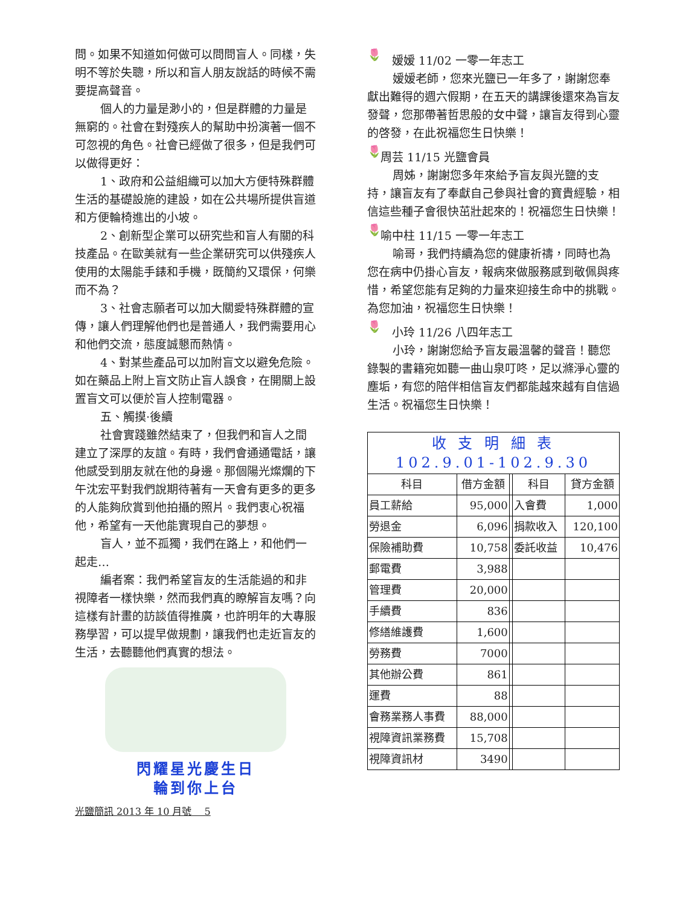問。如果不知道如何做可以問問盲人。同樣，失明不等於失聰，所以和盲人朋友說話的時候不需要提高聲音。
個人的力量是渺小的，但是群體的力量是無窮的。社會在對殘疾人的幫助中扮演著一個不可忽視的角色。社會已經做了很多，但是我們可以做得更好：
1、政府和公益組織可以加大方便特殊群體生活的基礎設施的建設，如在公共場所提供盲道和方便輪椅進出的小坡。
2、創新型企業可以研究些和盲人有關的科技產品。在歐美就有一些企業研究可以供殘疾人使用的太陽能手錶和手機，既簡約又環保，何樂而不為？
3、社會志願者可以加大關愛特殊群體的宣傳，讓人們理解他們也是普通人，我們需要用心和他們交流，態度誠懇而熱情。
4、對某些產品可以加附盲文以避免危險。如在藥品上附上盲文防止盲人誤食，在開關上設置盲文可以便於盲人控制電器。
五、觸摸·後續
社會實踐雖然結束了，但我們和盲人之間建立了深厚的友誼。有時，我們會通通電話，讓他感受到朋友就在他的身邊。那個陽光燦爛的下午沈宏平對我們說期待著有一天會有更多的更多的人能夠欣賞到他拍攝的照片。我們衷心祝福他，希望有一天他能實現自己的夢想。
盲人，並不孤獨，我們在路上，和他們一起走…
編者案：我們希望盲友的生活能過的和非視障者一樣快樂，然而我們真的瞭解盲友嗎？向這樣有計畫的訪談值得推廣，也許明年的大專服務學習，可以提早做規劃，讓我們也走近盲友的生活，去聽聽他們真實的想法。
閃耀星光慶生日
輪到你上台
光鹽簡訊 2013 年 10 月號　 5
🌷　嫒嫒 11/02 一零一年志工
嫒嫒老師，您來光鹽已一年多了，謝謝您奉獻出難得的週六假期，在五天的講課後還來為盲友發聲，您那帶著哲思般的女中聲，讓盲友得到心靈的啓發，在此祝福您生日快樂！
🌷 周芸 11/15 光鹽會員
周姊，謝謝您多年來給予盲友與光鹽的支持，讓盲友有了奉獻自己參與社會的寶貴經驗，相信這些種子會很快茁壯起來的！祝福您生日快樂！
🌷 喻中柱 11/15 一零一年志工
喻哥，我們持續為您的健康祈禱，同時也為您在病中仍掛心盲友，報病來做服務感到敬佩與疼惜，希望您能有足夠的力量來迎接生命中的挑戰。為您加油，祝福您生日快樂！
🌷　小玲 11/26 八四年志工
小玲，謝謝您給予盲友最溫馨的聲音！聽您錄製的書籍宛如聽一曲山泉叮咚，足以滌淨心靈的塵垢，有您的陪伴相信盲友們都能越來越有自信過生活。祝福您生日快樂！
| 收 支 明 細 表 102.9.01-102.9.30 | | | | |
| --- | --- | --- | --- | --- |
| 科目 | 借方金額 | | 科目 | 貸方金額 |
| 員工薪給 | 95,000 | | 入會費 | 1,000 |
| 勞退金 | 6,096 | | 捐款收入 | 120,100 |
| 保險補助費 | 10,758 | | 委託收益 | 10,476 |
| 郵電費 | 3,988 | | | |
| 管理費 | 20,000 | | | |
| 手續費 | 836 | | | |
| 修繕維護費 | 1,600 | | | |
| 勞務費 | 7000 | | | |
| 其他辦公費 | 861 | | | |
| 運費 | 88 | | | |
| 會務業務人事費 | 88,000 | | | |
| 視障資訊業務費 | 15,708 | | | |
| 視障資訊材 | 3490 | | | |